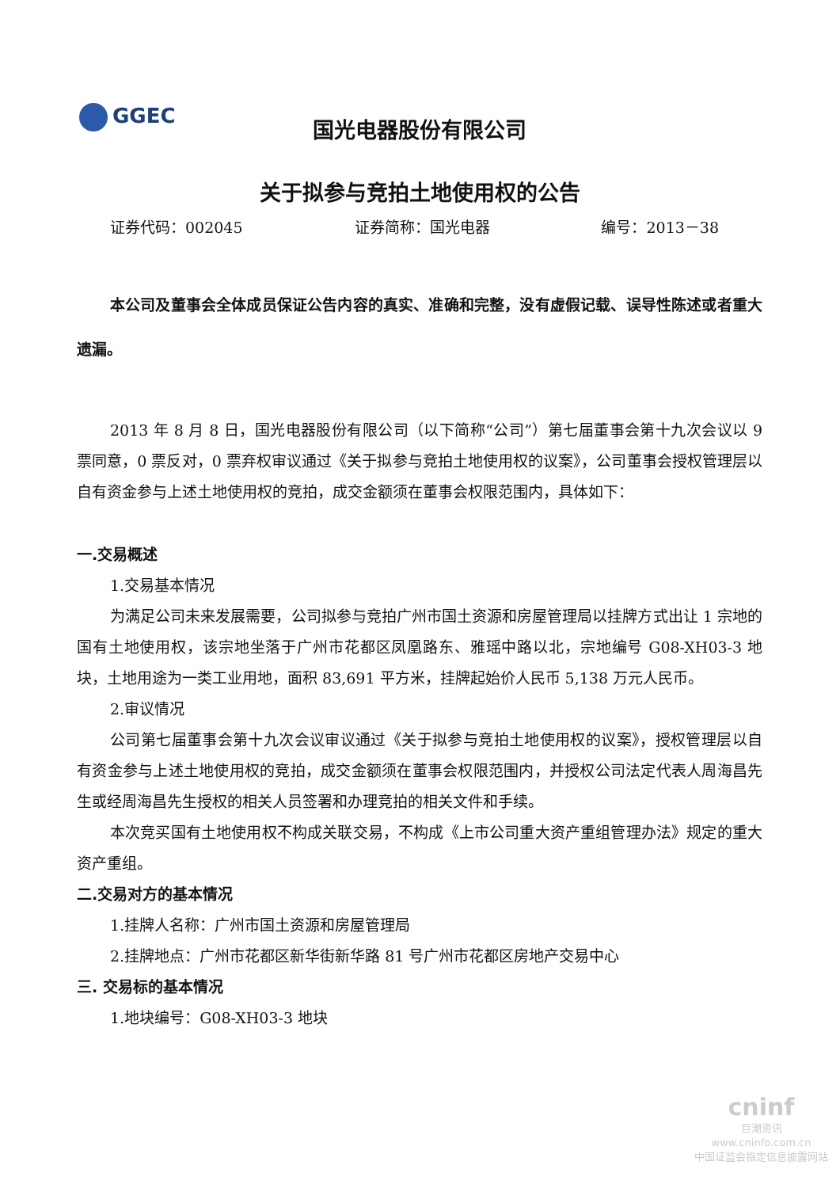GGEC
国光电器股份有限公司
关于拟参与竞拍土地使用权的公告
证券代码：002045 证券简称：国光电器 编号：2013－38
本公司及董事会全体成员保证公告内容的真实、准确和完整，没有虚假记载、误导性陈述或者重大遗漏。
2013 年 8 月 8 日，国光电器股份有限公司（以下简称“公司”）第七届董事会第十九次会议以 9 票同意，0 票反对，0 票弃权审议通过《关于拟参与竞拍土地使用权的议案》，公司董事会授权管理层以自有资金参与上述土地使用权的竞拍，成交金额须在董事会权限范围内，具体如下：
一.交易概述
1.交易基本情况
为满足公司未来发展需要，公司拟参与竞拍广州市国土资源和房屋管理局以挂牌方式出让 1 宗地的国有土地使用权，该宗地坐落于广州市花都区凤凰路东、雅瑶中路以北，宗地编号 G08-XH03-3 地块，土地用途为一类工业用地，面积 83,691 平方米，挂牌起始价人民币 5,138 万元人民币。
2.审议情况
公司第七届董事会第十九次会议审议通过《关于拟参与竞拍土地使用权的议案》，授权管理层以自有资金参与上述土地使用权的竞拍，成交金额须在董事会权限范围内，并授权公司法定代表人周海昌先生或经周海昌先生授权的相关人员签署和办理竞拍的相关文件和手续。
本次竞买国有土地使用权不构成关联交易，不构成《上市公司重大资产重组管理办法》规定的重大资产重组。
二.交易对方的基本情况
1.挂牌人名称：广州市国土资源和房屋管理局
2.挂牌地点：广州市花都区新华街新华路 81 号广州市花都区房地产交易中心
三. 交易标的基本情况
1.地块编号：G08-XH03-3 地块
cninf
巨潮资讯
www.cninfo.com.cn
中国证监会指定信息披露网站